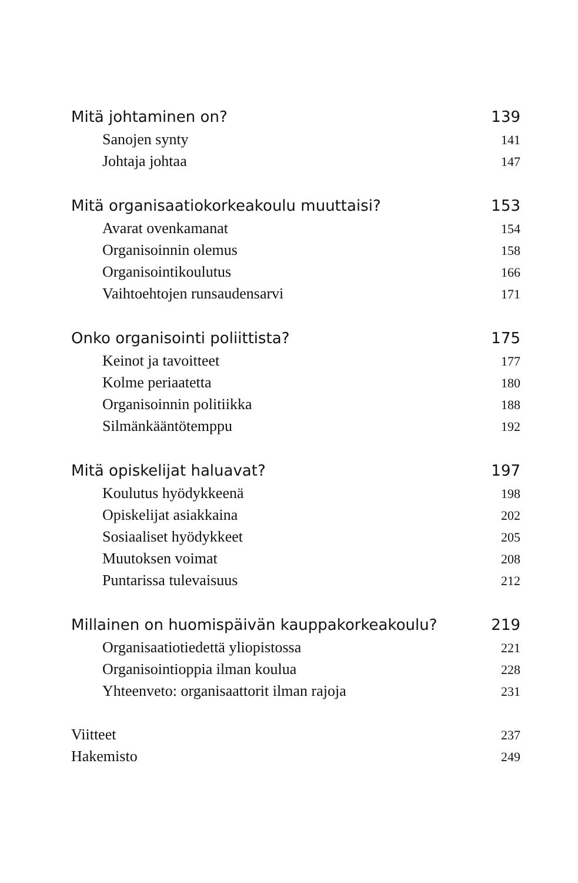Mitä johtaminen on? 139
Sanojen synty 141
Johtaja johtaa 147
Mitä organisaatiokorkeakoulu muuttaisi? 153
Avarat ovenkamanat 154
Organisoinnin olemus 158
Organisointikoulutus 166
Vaihtoehtojen runsaudensarvi 171
Onko organisointi poliittista? 175
Keinot ja tavoitteet 177
Kolme periaatetta 180
Organisoinnin politiikka 188
Silmänkääntötemppu 192
Mitä opiskelijat haluavat? 197
Koulutus hyödykkeenä 198
Opiskelijat asiakkaina 202
Sosiaaliset hyödykkeet 205
Muutoksen voimat 208
Puntarissa tulevaisuus 212
Millainen on huomispäivän kauppakorkeakoulu? 219
Organisaatiotiedettä yliopistossa 221
Organisointioppia ilman koulua 228
Yhteenveto: organisaattorit ilman rajoja 231
Viitteet 237
Hakemisto 249